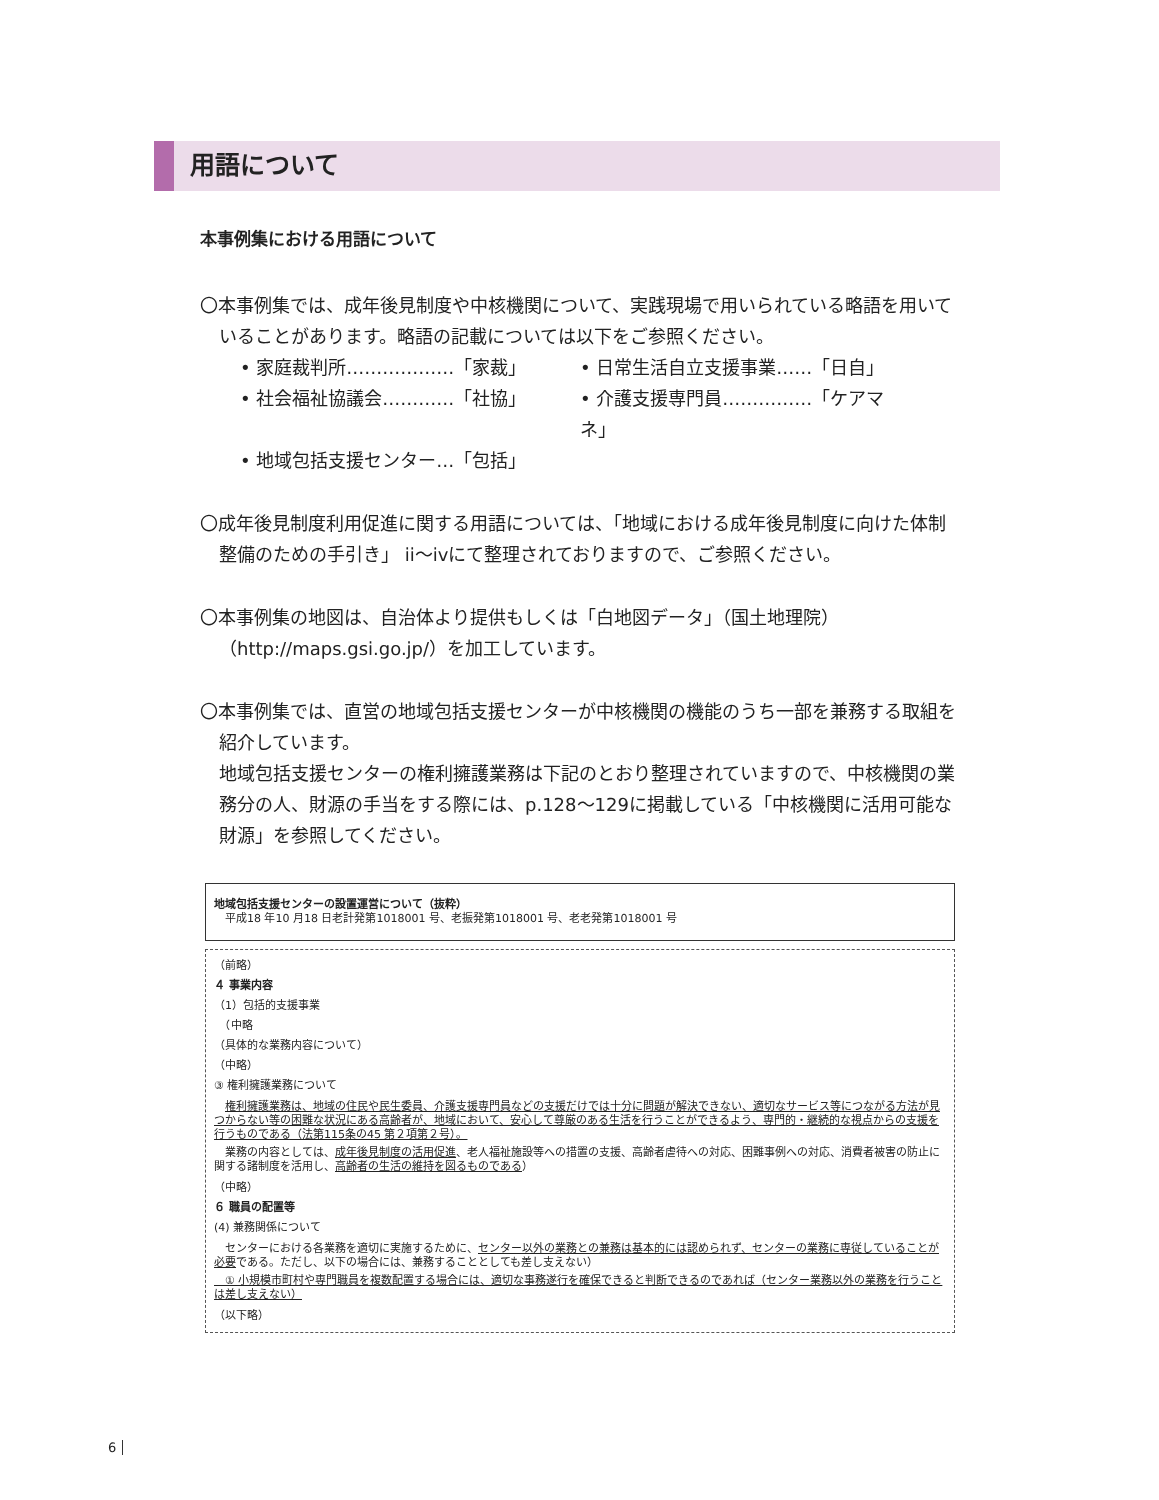用語について
本事例集における用語について
〇本事例集では、成年後見制度や中核機関について、実践現場で用いられている略語を用いていることがあります。略語の記載については以下をご参照ください。
• 家庭裁判所………………「家裁」
• 日常生活自立支援事業……「日自」
• 社会福祉協議会…………「社協」
• 介護支援専門員……………「ケアマネ」
• 地域包括支援センター…「包括」
〇成年後見制度利用促進に関する用語については、「地域における成年後見制度に向けた体制整備のための手引き」 ii～ivにて整理されておりますので、ご参照ください。
〇本事例集の地図は、自治体より提供もしくは「白地図データ」（国土地理院）（http://maps.gsi.go.jp/）を加工しています。
〇本事例集では、直営の地域包括支援センターが中核機関の機能のうち一部を兼務する取組を紹介しています。
地域包括支援センターの権利擁護業務は下記のとおり整理されていますので、中核機関の業務分の人、財源の手当をする際には、p.128～129に掲載している「中核機関に活用可能な財源」を参照してください。
地域包括支援センターの設置運営について（抜粋）
　平成18 年10 月18 日老計発第1018001 号、老振発第1018001 号、老老発第1018001 号
（前略）
４ 事業内容
（1）包括的支援事業
　（中略
（具体的な業務内容について）
（中略）
③ 権利擁護業務について
　権利擁護業務は、地域の住民や民生委員、介護支援専門員などの支援だけでは十分に問題が解決できない、適切なサービス等につながる方法が見つからない等の困難な状況にある高齢者が、地域において、安心して尊厳のある生活を行うことができるよう、専門的・継続的な視点からの支援を行うものである（法第115条の45 第２項第２号）。
　業務の内容としては、成年後見制度の活用促進、老人福祉施設等への措置の支援、高齢者虐待への対応、困難事例への対応、消費者被害の防止に関する諸制度を活用し、高齢者の生活の維持を図るものである）
（中略）
６ 職員の配置等
(4) 兼務関係について
　センターにおける各業務を適切に実施するために、センター以外の業務との兼務は基本的には認められず、センターの業務に専従していることが必要である。ただし、以下の場合には、兼務することとしても差し支えない）
　① 小規模市町村や専門職員を複数配置する場合には、適切な事務遂行を確保できると判断できるのであれば（センター業務以外の業務を行うことは差し支えない）
（以下略）
6